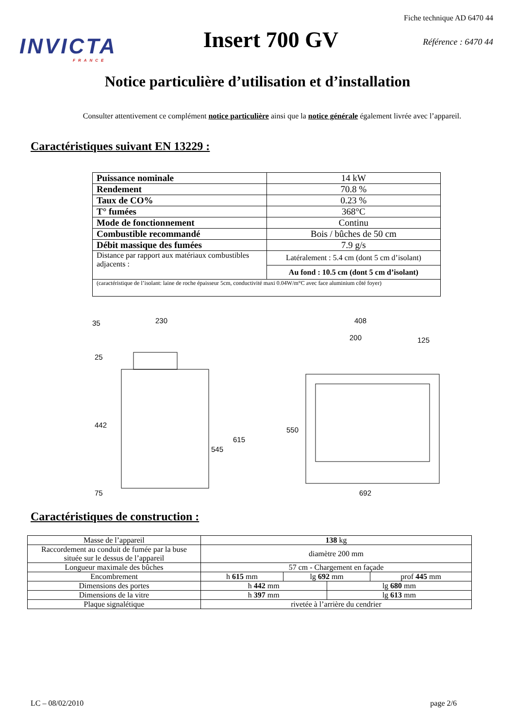INVICTA
FRANCE
Insert 700 GV
Fiche technique AD 6470 44
Référence : 6470 44
Notice particulière d’utilisation et d’installation
Consulter attentivement ce complément notice particulière ainsi que la notice générale également livrée avec l’appareil.
Caractéristiques suivant EN 13229 :
| Puissance nominale | 14 kW |
| Rendement | 70.8 % |
| Taux de CO% | 0.23 % |
| T° fumées | 368°C |
| Mode de fonctionnement | Continu |
| Combustible recommandé | Bois / bûches de 50 cm |
| Débit massique des fumées | 7.9 g/s |
| Distance par rapport aux matériaux combustibles adjacents : | Latéralement : 5.4 cm (dont 5 cm d’isolant) |
| | Au fond : 10.5 cm (dont 5 cm d’isolant) |
| (caractéristique de l’isolant: laine de roche épaisseur 5cm, conductivité maxi 0.04W/m°C avec face aluminium côté foyer) | |
35
230
25
442
615
545
75
408
200
125
550
692
Caractéristiques de construction :
| Masse de l’appareil | 138 kg | | | |
| Raccordement au conduit de fumée par la buse située sur le dessus de l’appareil | diamètre 200 mm | | | |
| Longueur maximale des bûches | 57 cm - Chargement en façade | | | |
| Encombrement | h 615 mm | lg 692 mm | | prof 445 mm |
| Dimensions des portes | h 442 mm | | lg 680 mm | |
| Dimensions de la vitre | h 397 mm | | lg 613 mm | |
| Plaque signalétique | rivetée à l’arrière du cendrier | | | |
LC – 08/02/2010 page 2/6